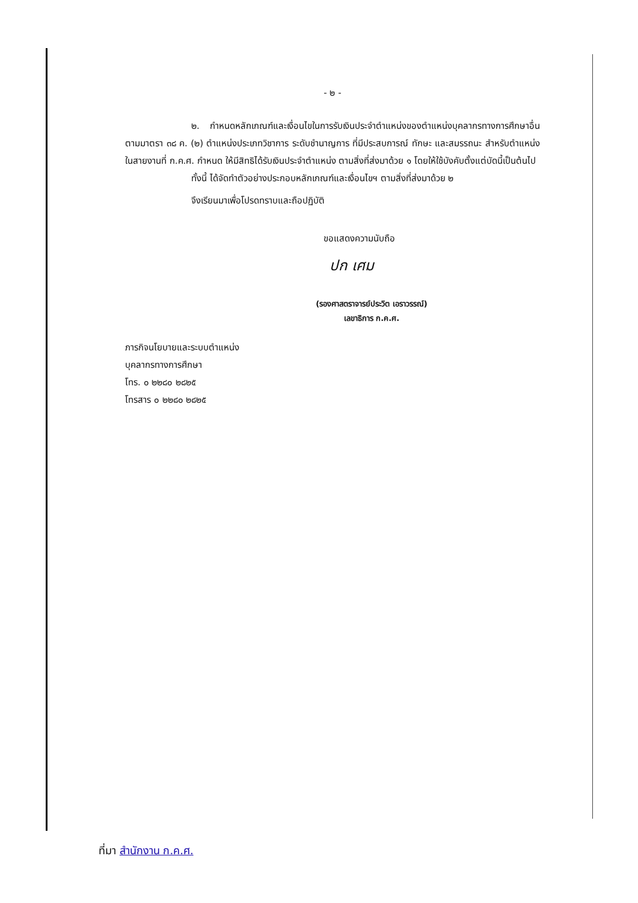- ๒ -
๒. กำหนดหลักเกณฑ์และเงื่อนไขในการรับเงินประจำตำแหน่งของตำแหน่งบุคลากรทางการศึกษาอื่นตามมาตรา ๓๘ ค. (๒) ตำแหน่งประเภทวิชาการ ระดับชำนาญการ ที่มีประสบการณ์ ทักษะ และสมรรถนะ สำหรับตำแหน่งในสายงานที่ ก.ค.ศ. กำหนด ให้มีสิทธิได้รับเงินประจำตำแหน่ง ตามสิ่งที่ส่งมาด้วย ๑ โดยให้ใช้บังคับตั้งแต่บัดนี้เป็นต้นไป
ทั้งนี้ ได้จัดทำตัวอย่างประกอบหลักเกณฑ์และเงื่อนไขฯ ตามสิ่งที่ส่งมาด้วย ๒
จึงเรียนมาเพื่อโปรดทราบและถือปฏิบัติ
ขอแสดงความนับถือ
ปก เศม
(รองศาสตราจารย์ประวิต เอราวรรณ์)
เลขาธิการ ก.ค.ศ.
ภารกิจนโยบายและระบบตำแหน่ง
บุคลากรทางการศึกษา
โทร. ๐ ๒๒๘๐ ๒๘๒๕
โทรสาร ๐ ๒๒๘๐ ๒๘๒๕
ที่มา สำนักงาน ก.ค.ศ.